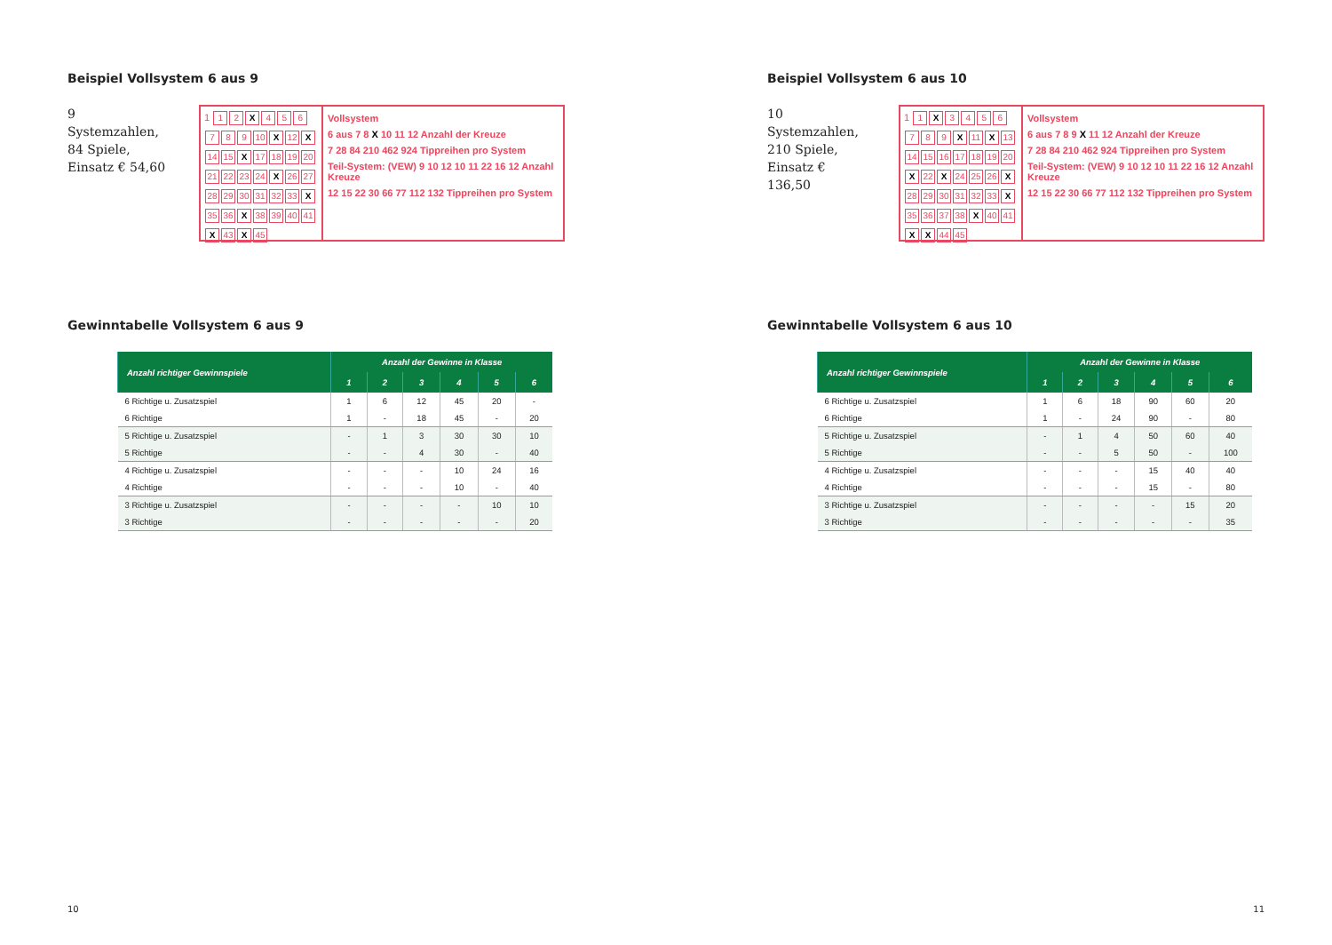Beispiel Vollsystem 6 aus 9
9 Systemzahlen,
84 Spiele,
Einsatz € 54,60
1 12 X 456789 10 X 12 X 14 15 X 17 18 19 20 21 22 23 24 X 26 27 28 29 30 31 32 33 X 35 36 X 38 39 40 41 X 43 X 45
Vollsystem
6 aus 7 8 X 10 11 12 Anzahl der Kreuze
7 28 84 210 462 924 Tippreihen pro System
Teil-System: (VEW) 9 10 12 10 11 22 16 12 Anzahl Kreuze
12 15 22 30 66 77 112 132 Tippreihen pro System
Gewinntabelle Vollsystem 6 aus 9
| Anzahl richtiger Gewinnspiele | Anzahl der Gewinne in Klasse | | | | | |
| --- | --- | --- | --- | --- | --- | --- |
| | 1 | 2 | 3 | 4 | 5 | 6 |
| 6 Richtige u. Zusatzspiel | 1 | 6 | 12 | 45 | 20 | - |
| 6 Richtige | 1 | - | 18 | 45 | - | 20 |
| 5 Richtige u. Zusatzspiel | - | 1 | 3 | 30 | 30 | 10 |
| 5 Richtige | - | - | 4 | 30 | - | 40 |
| 4 Richtige u. Zusatzspiel | - | - | - | 10 | 24 | 16 |
| 4 Richtige | - | - | - | 10 | - | 40 |
| 3 Richtige u. Zusatzspiel | - | - | - | - | 10 | 10 |
| 3 Richtige | - | - | - | - | - | 20 |
Beispiel Vollsystem 6 aus 10
10 Systemzahlen,
210 Spiele,
Einsatz € 136,50
1 1 X 3456789 X 11 X 13 14 15 16 17 18 19 20 X 22 X 24 25 26 X 28 29 30 31 32 33 X 35 36 37 38 X 40 41 XX 44 45
Vollsystem
6 aus 7 8 9 X 11 12 Anzahl der Kreuze
7 28 84 210 462 924 Tippreihen pro System
Teil-System: (VEW) 9 10 12 10 11 22 16 12 Anzahl Kreuze
12 15 22 30 66 77 112 132 Tippreihen pro System
Gewinntabelle Vollsystem 6 aus 10
| Anzahl richtiger Gewinnspiele | Anzahl der Gewinne in Klasse | | | | | |
| --- | --- | --- | --- | --- | --- | --- |
| | 1 | 2 | 3 | 4 | 5 | 6 |
| 6 Richtige u. Zusatzspiel | 1 | 6 | 18 | 90 | 60 | 20 |
| 6 Richtige | 1 | - | 24 | 90 | - | 80 |
| 5 Richtige u. Zusatzspiel | - | 1 | 4 | 50 | 60 | 40 |
| 5 Richtige | - | - | 5 | 50 | - | 100 |
| 4 Richtige u. Zusatzspiel | - | - | - | 15 | 40 | 40 |
| 4 Richtige | - | - | - | 15 | - | 80 |
| 3 Richtige u. Zusatzspiel | - | - | - | - | 15 | 20 |
| 3 Richtige | - | - | - | - | - | 35 |
10 11